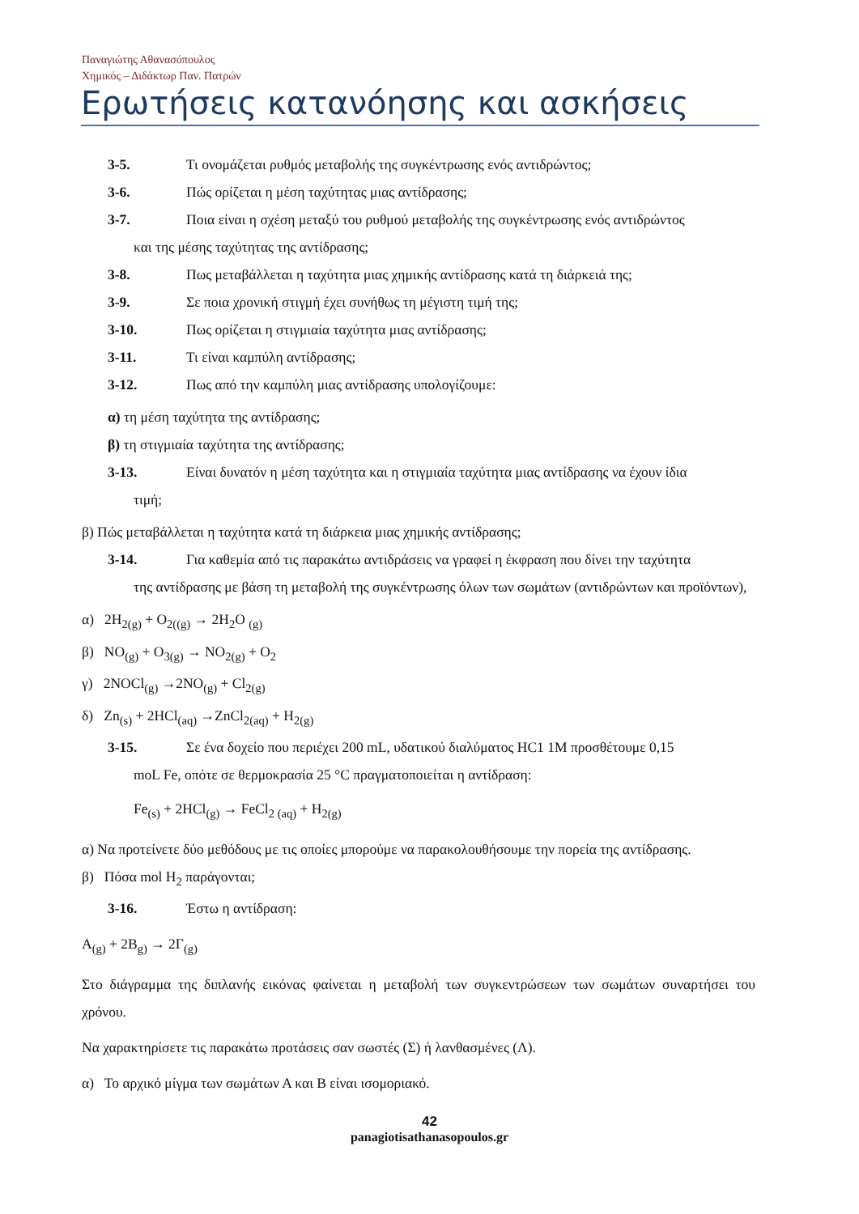Παναγιώτης Αθανασόπουλος
Χημικός – Διδάκτωρ Παν. Πατρών
Ερωτήσεις κατανόησης και ασκήσεις
3-5. Τι ονομάζεται ρυθμός μεταβολής της συγκέντρωσης ενός αντιδρώντος;
3-6. Πώς ορίζεται η μέση ταχύτητας μιας αντίδρασης;
3-7. Ποια είναι η σχέση μεταξύ του ρυθμού μεταβολής της συγκέντρωσης ενός αντιδρώντος
και της μέσης ταχύτητας της αντίδρασης;
3-8. Πως μεταβάλλεται η ταχύτητα μιας χημικής αντίδρασης κατά τη διάρκειά της;
3-9. Σε ποια χρονική στιγμή έχει συνήθως τη μέγιστη τιμή της;
3-10. Πως ορίζεται η στιγμιαία ταχύτητα μιας αντίδρασης;
3-11. Τι είναι καμπύλη αντίδρασης;
3-12. Πως από την καμπύλη μιας αντίδρασης υπολογίζουμε:
α) τη μέση ταχύτητα της αντίδρασης;
β) τη στιγμιαία ταχύτητα της αντίδρασης;
3-13. Είναι δυνατόν η μέση ταχύτητα και η στιγμιαία ταχύτητα μιας αντίδρασης να έχουν ίδια
τιμή;
β) Πώς μεταβάλλεται η ταχύτητα κατά τη διάρκεια μιας χημικής αντίδρασης;
3-14. Για καθεμία από τις παρακάτω αντιδράσεις να γραφεί η έκφραση που δίνει την ταχύτητα
της αντίδρασης με βάση τη μεταβολή της συγκέντρωσης όλων των σωμάτων (αντιδρώντων και προϊόντων),
α) 2H<sub>2(g)</sub> + O<sub>2((g)</sub> → 2H<sub>2</sub>O <sub>(g)</sub>
β) NO<sub>(g)</sub> + O<sub>3(g)</sub> → NO<sub>2(g)</sub> + O<sub>2</sub>
γ) 2NOCl<sub>(g)</sub> →2NO<sub>(g)</sub> + Cl<sub>2(g)</sub>
δ) Zn<sub>(s)</sub> + 2HCl<sub>(aq)</sub> →ZnCl<sub>2(aq)</sub> + H<sub>2(g)</sub>
3-15. Σε ένα δοχείο που περιέχει 200 mL, υδατικού διαλύματος HC1 1M προσθέτουμε 0,15
moL Fe, οπότε σε θερμοκρασία 25 °C πραγματοποιείται η αντίδραση:
Fe<sub>(s)</sub> + 2HCl<sub>(g)</sub> → FeCl<sub>2 (aq)</sub> + H<sub>2(g)</sub>
α) Να προτείνετε δύο μεθόδους με τις οποίες μπορούμε να παρακολουθήσουμε την πορεία της αντίδρασης.
β) Πόσα mol H<sub>2</sub> παράγονται;
3-16. Έστω η αντίδραση:
A<sub>(g)</sub> + 2B<sub>g)</sub> → 2Γ<sub>(g)</sub>
Στο διάγραμμα της διπλανής εικόνας φαίνεται η μεταβολή των συγκεντρώσεων των σωμάτων συναρτήσει του χρόνου.
Να χαρακτηρίσετε τις παρακάτω προτάσεις σαν σωστές (Σ) ή λανθασμένες (Λ).
α) Το αρχικό μίγμα των σωμάτων Α και Β είναι ισομοριακό.
42
panagiotisathanasopoulos.gr